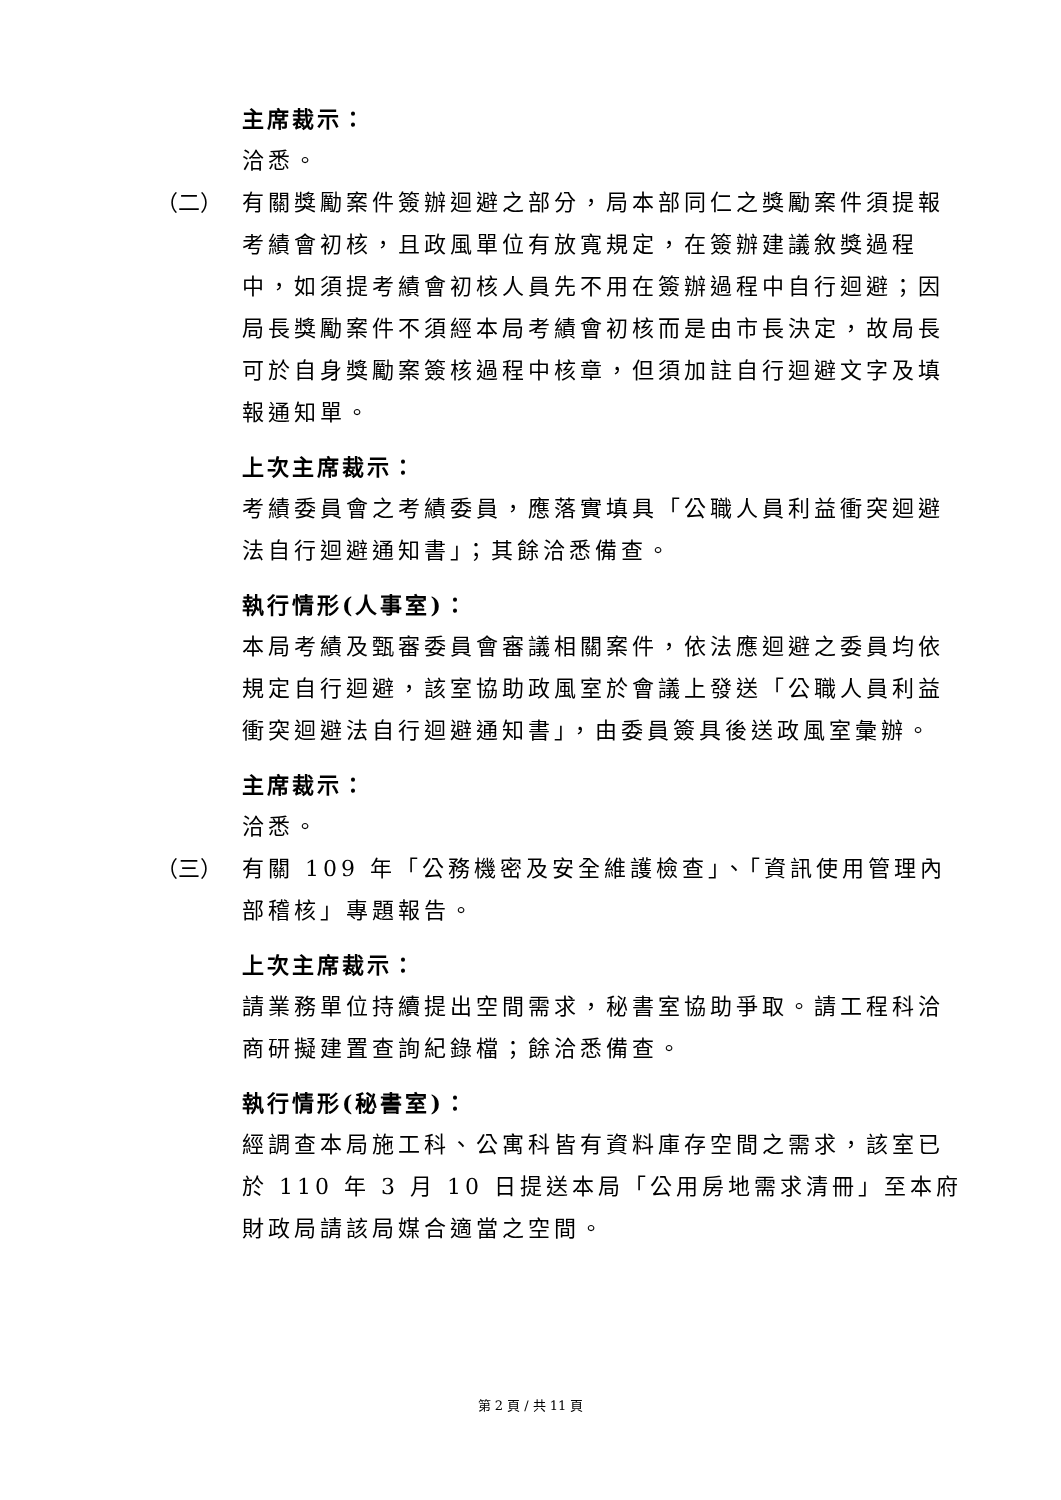主席裁示：
洽悉。
（二） 有關獎勵案件簽辦迴避之部分，局本部同仁之獎勵案件須提報考績會初核，且政風單位有放寬規定，在簽辦建議敘獎過程中，如須提考績會初核人員先不用在簽辦過程中自行迴避；因局長獎勵案件不須經本局考績會初核而是由市長決定，故局長可於自身獎勵案簽核過程中核章，但須加註自行迴避文字及填報通知單。
上次主席裁示：
考績委員會之考績委員，應落實填具「公職人員利益衝突迴避法自行迴避通知書」；其餘洽悉備查。
執行情形(人事室)：
本局考績及甄審委員會審議相關案件，依法應迴避之委員均依規定自行迴避，該室協助政風室於會議上發送「公職人員利益衝突迴避法自行迴避通知書」，由委員簽具後送政風室彙辦。
主席裁示：
洽悉。
（三） 有關 109 年「公務機密及安全維護檢查」、「資訊使用管理內部稽核」專題報告。
上次主席裁示：
請業務單位持續提出空間需求，秘書室協助爭取。請工程科洽商研擬建置查詢紀錄檔；餘洽悉備查。
執行情形(秘書室)：
經調查本局施工科、公寓科皆有資料庫存空間之需求，該室已於 110 年 3 月 10 日提送本局「公用房地需求清冊」至本府財政局請該局媒合適當之空間。
第 2 頁 / 共 11 頁